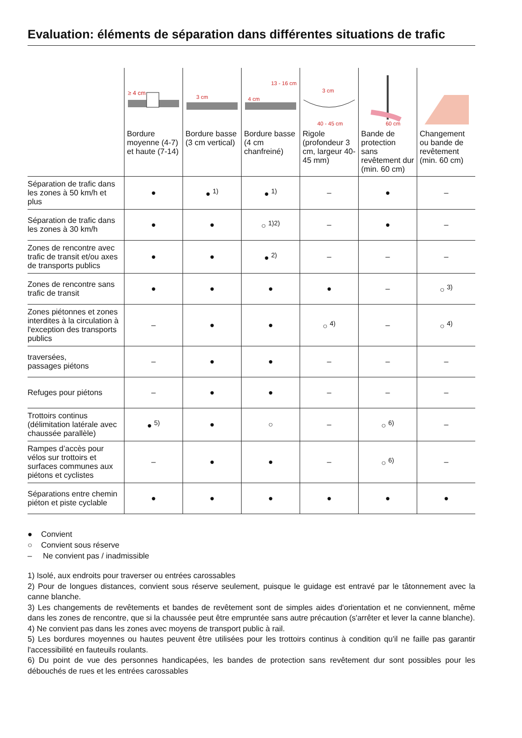Evaluation: éléments de séparation dans différentes situations de trafic
| | ≥ 4 cm Bordure moyenne (4-7) et haute (7-14) | 3 cm Bordure basse (3 cm vertical) | 13 - 16 cm 4 cm Bordure basse (4 cm chanfreiné) | 3 cm 40 - 45 cm Rigole (profondeur 3 cm, largeur 40-45 mm) | 60 cm Bande de protection sans revêtement dur (min. 60 cm) | Changement ou bande de revêtement (min. 60 cm) |
| --- | --- | --- | --- | --- | --- | --- |
| Séparation de trafic dans les zones à 50 km/h et plus | ● | ● <sup>1)</sup> | ● <sup>1)</sup> | – | ● | – |
| Séparation de trafic dans les zones à 30 km/h | ● | ● | ○ <sup>1)2)</sup> | – | ● | – |
| Zones de rencontre avec trafic de transit et/ou axes de transports publics | ● | ● | ● <sup>2)</sup> | – | – | – |
| Zones de rencontre sans trafic de transit | ● | ● | ● | ● | – | ○ <sup>3)</sup> |
| Zones piétonnes et zones interdites à la circulation à l'exception des transports publics | – | ● | ● | ○ <sup>4)</sup> | – | ○ <sup>4)</sup> |
| traversées, passages piétons | – | ● | ● | – | – | – |
| Refuges pour piétons | – | ● | ● | – | – | – |
| Trottoirs continus (délimitation latérale avec chaussée parallèle) | ● <sup>5)</sup> | ● | ○ | – | ○ <sup>6)</sup> | – |
| Rampes d’accès pour vélos sur trottoirs et surfaces communes aux piétons et cyclistes | – | ● | ● | – | ○ <sup>6)</sup> | – |
| Séparations entre chemin piéton et piste cyclable | ● | ● | ● | ● | ● | ● |
● Convient
○ Convient sous réserve
– Ne convient pas / inadmissible
1) Isolé, aux endroits pour traverser ou entrées carossables
2) Pour de longues distances, convient sous réserve seulement, puisque le guidage est entravé par le tâtonnement avec la canne blanche.
3) Les changements de revêtements et bandes de revêtement sont de simples aides d'orientation et ne conviennent, même dans les zones de rencontre, que si la chaussée peut être empruntée sans autre précaution (s'arrêter et lever la canne blanche).
4) Ne convient pas dans les zones avec moyens de transport public à rail.
5) Les bordures moyennes ou hautes peuvent être utilisées pour les trottoirs continus à condition qu'il ne faille pas garantir l'accessibilité en fauteuils roulants.
6) Du point de vue des personnes handicapées, les bandes de protection sans revêtement dur sont possibles pour les débouchés de rues et les entrées carossables